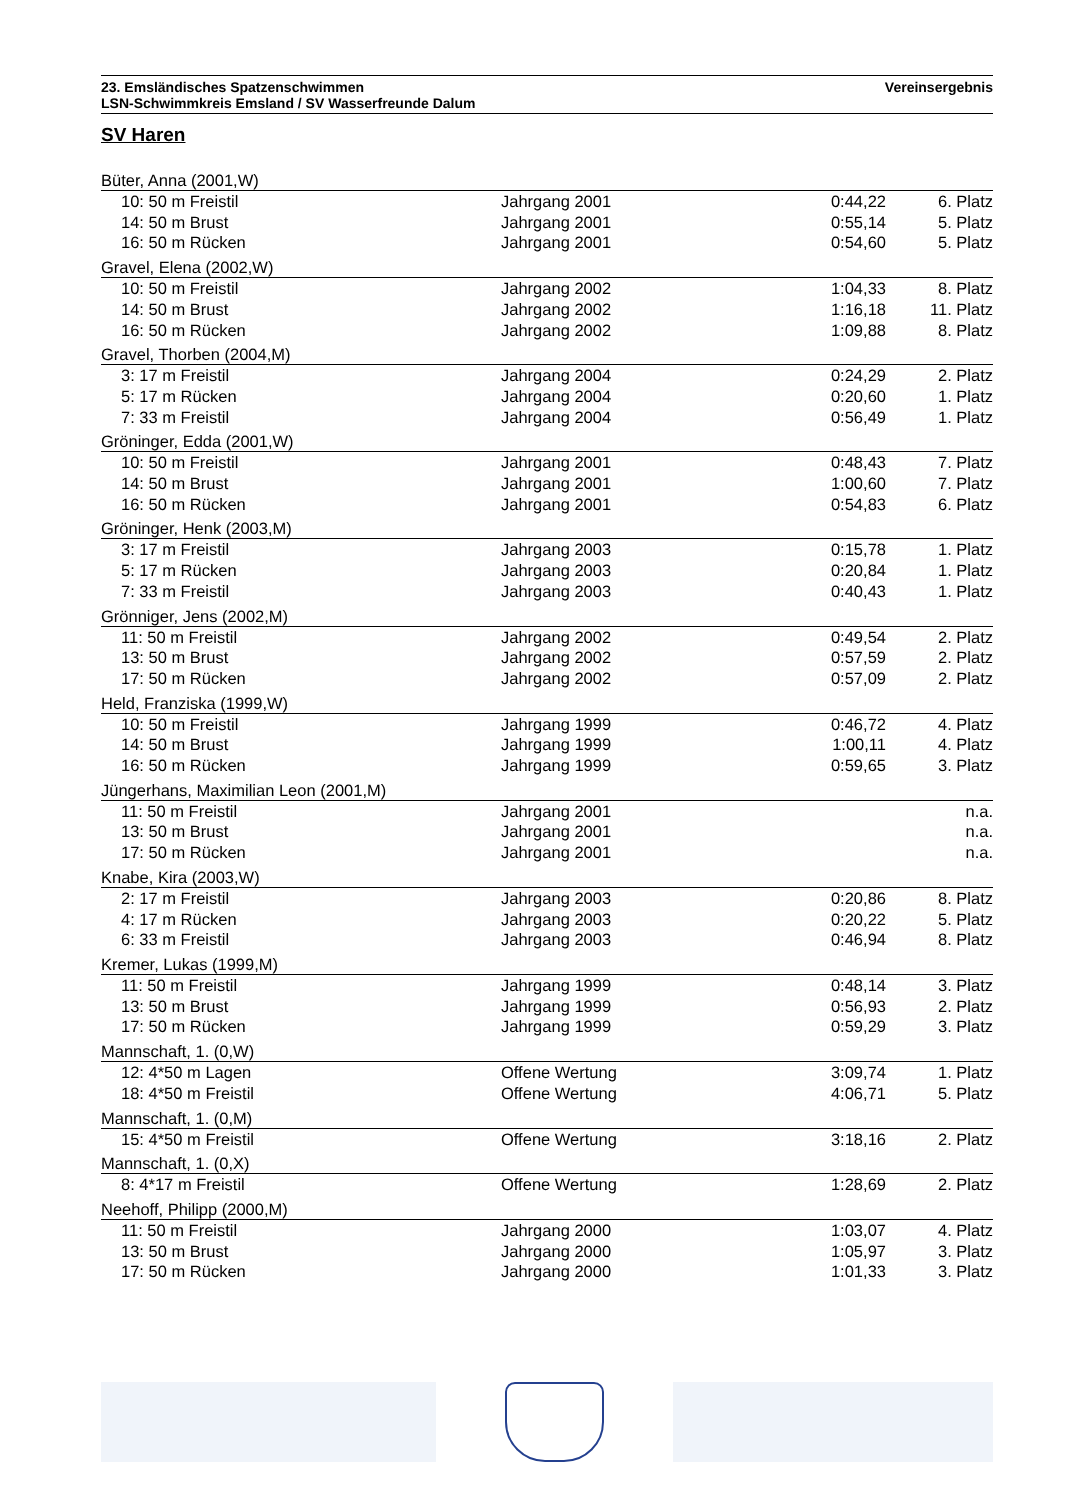23. Emsländisches Spatzenschwimmen Vereinsergebnis
LSN-Schwimmkreis Emsland / SV Wasserfreunde Dalum
SV Haren
| Büter, Anna (2001,W) | | | |
| 10: 50 m Freistil | Jahrgang 2001 | 0:44,22 | 6. Platz |
| 14: 50 m Brust | Jahrgang 2001 | 0:55,14 | 5. Platz |
| 16: 50 m Rücken | Jahrgang 2001 | 0:54,60 | 5. Platz |
| Gravel, Elena (2002,W) | | | |
| 10: 50 m Freistil | Jahrgang 2002 | 1:04,33 | 8. Platz |
| 14: 50 m Brust | Jahrgang 2002 | 1:16,18 | 11. Platz |
| 16: 50 m Rücken | Jahrgang 2002 | 1:09,88 | 8. Platz |
| Gravel, Thorben (2004,M) | | | |
| 3: 17 m Freistil | Jahrgang 2004 | 0:24,29 | 2. Platz |
| 5: 17 m Rücken | Jahrgang 2004 | 0:20,60 | 1. Platz |
| 7: 33 m Freistil | Jahrgang 2004 | 0:56,49 | 1. Platz |
| Gröninger, Edda (2001,W) | | | |
| 10: 50 m Freistil | Jahrgang 2001 | 0:48,43 | 7. Platz |
| 14: 50 m Brust | Jahrgang 2001 | 1:00,60 | 7. Platz |
| 16: 50 m Rücken | Jahrgang 2001 | 0:54,83 | 6. Platz |
| Gröninger, Henk (2003,M) | | | |
| 3: 17 m Freistil | Jahrgang 2003 | 0:15,78 | 1. Platz |
| 5: 17 m Rücken | Jahrgang 2003 | 0:20,84 | 1. Platz |
| 7: 33 m Freistil | Jahrgang 2003 | 0:40,43 | 1. Platz |
| Grönniger, Jens (2002,M) | | | |
| 11: 50 m Freistil | Jahrgang 2002 | 0:49,54 | 2. Platz |
| 13: 50 m Brust | Jahrgang 2002 | 0:57,59 | 2. Platz |
| 17: 50 m Rücken | Jahrgang 2002 | 0:57,09 | 2. Platz |
| Held, Franziska (1999,W) | | | |
| 10: 50 m Freistil | Jahrgang 1999 | 0:46,72 | 4. Platz |
| 14: 50 m Brust | Jahrgang 1999 | 1:00,11 | 4. Platz |
| 16: 50 m Rücken | Jahrgang 1999 | 0:59,65 | 3. Platz |
| Jüngerhans, Maximilian Leon (2001,M) | | | |
| 11: 50 m Freistil | Jahrgang 2001 | | n.a. |
| 13: 50 m Brust | Jahrgang 2001 | | n.a. |
| 17: 50 m Rücken | Jahrgang 2001 | | n.a. |
| Knabe, Kira (2003,W) | | | |
| 2: 17 m Freistil | Jahrgang 2003 | 0:20,86 | 8. Platz |
| 4: 17 m Rücken | Jahrgang 2003 | 0:20,22 | 5. Platz |
| 6: 33 m Freistil | Jahrgang 2003 | 0:46,94 | 8. Platz |
| Kremer, Lukas (1999,M) | | | |
| 11: 50 m Freistil | Jahrgang 1999 | 0:48,14 | 3. Platz |
| 13: 50 m Brust | Jahrgang 1999 | 0:56,93 | 2. Platz |
| 17: 50 m Rücken | Jahrgang 1999 | 0:59,29 | 3. Platz |
| Mannschaft, 1. (0,W) | | | |
| 12: 4*50 m Lagen | Offene Wertung | 3:09,74 | 1. Platz |
| 18: 4*50 m Freistil | Offene Wertung | 4:06,71 | 5. Platz |
| Mannschaft, 1. (0,M) | | | |
| 15: 4*50 m Freistil | Offene Wertung | 3:18,16 | 2. Platz |
| Mannschaft, 1. (0,X) | | | |
| 8: 4*17 m Freistil | Offene Wertung | 1:28,69 | 2. Platz |
| Neehoff, Philipp (2000,M) | | | |
| 11: 50 m Freistil | Jahrgang 2000 | 1:03,07 | 4. Platz |
| 13: 50 m Brust | Jahrgang 2000 | 1:05,97 | 3. Platz |
| 17: 50 m Rücken | Jahrgang 2000 | 1:01,33 | 3. Platz |